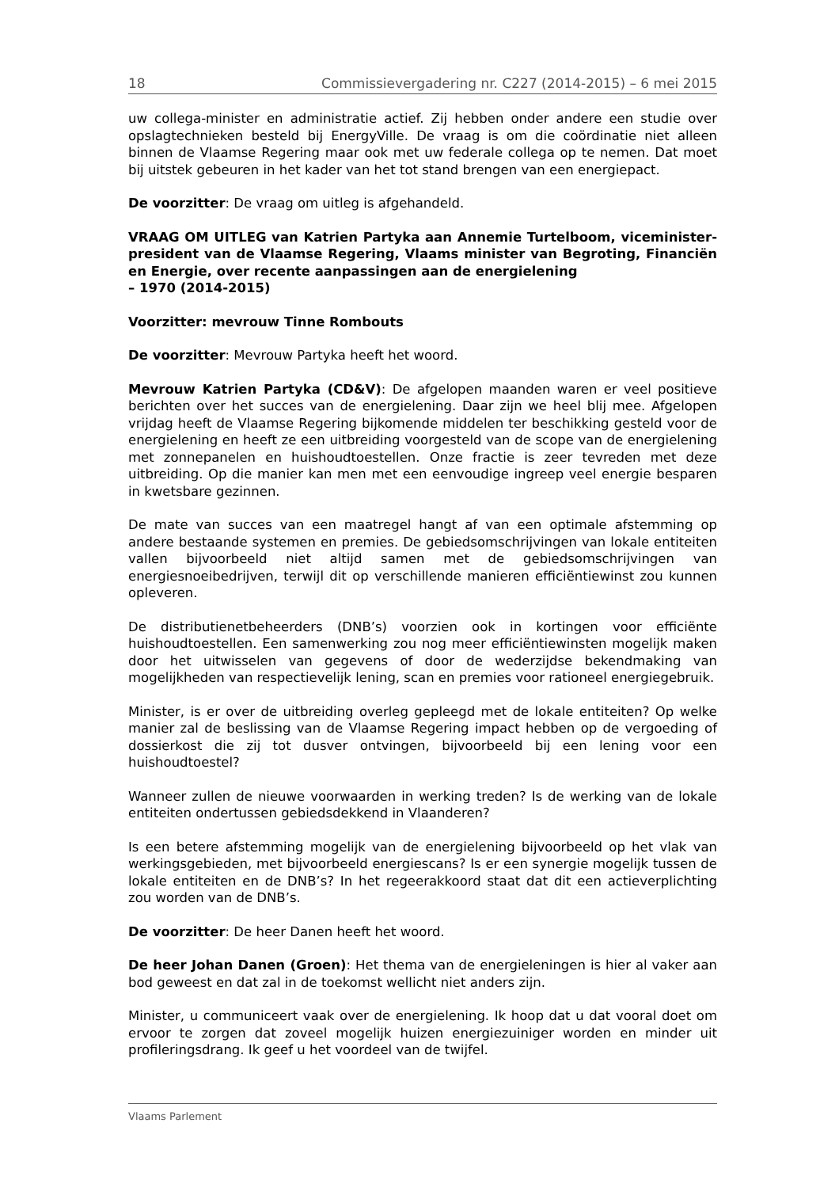18 Commissievergadering nr. C227 (2014-2015) – 6 mei 2015
uw collega-minister en administratie actief. Zij hebben onder andere een studie over opslagtechnieken besteld bij EnergyVille. De vraag is om die coördinatie niet alleen binnen de Vlaamse Regering maar ook met uw federale collega op te nemen. Dat moet bij uitstek gebeuren in het kader van het tot stand brengen van een energiepact.
De voorzitter: De vraag om uitleg is afgehandeld.
VRAAG OM UITLEG van Katrien Partyka aan Annemie Turtelboom, viceminister-president van de Vlaamse Regering, Vlaams minister van Begroting, Financiën en Energie, over recente aanpassingen aan de energielening
– 1970 (2014-2015)
Voorzitter: mevrouw Tinne Rombouts
De voorzitter: Mevrouw Partyka heeft het woord.
Mevrouw Katrien Partyka (CD&V): De afgelopen maanden waren er veel positieve berichten over het succes van de energielening. Daar zijn we heel blij mee. Afgelopen vrijdag heeft de Vlaamse Regering bijkomende middelen ter beschikking gesteld voor de energielening en heeft ze een uitbreiding voorgesteld van de scope van de energielening met zonnepanelen en huishoudtoestellen. Onze fractie is zeer tevreden met deze uitbreiding. Op die manier kan men met een eenvoudige ingreep veel energie besparen in kwetsbare gezinnen.
De mate van succes van een maatregel hangt af van een optimale afstemming op andere bestaande systemen en premies. De gebiedsomschrijvingen van lokale entiteiten vallen bijvoorbeeld niet altijd samen met de gebiedsomschrijvingen van energiesnoeibedrijven, terwijl dit op verschillende manieren efficiëntiewinst zou kunnen opleveren.
De distributienetbeheerders (DNB’s) voorzien ook in kortingen voor efficiënte huishoudtoestellen. Een samenwerking zou nog meer efficiëntiewinsten mogelijk maken door het uitwisselen van gegevens of door de wederzijdse bekendmaking van mogelijkheden van respectievelijk lening, scan en premies voor rationeel energiegebruik.
Minister, is er over de uitbreiding overleg gepleegd met de lokale entiteiten? Op welke manier zal de beslissing van de Vlaamse Regering impact hebben op de vergoeding of dossierkost die zij tot dusver ontvingen, bijvoorbeeld bij een lening voor een huishoudtoestel?
Wanneer zullen de nieuwe voorwaarden in werking treden? Is de werking van de lokale entiteiten ondertussen gebiedsdekkend in Vlaanderen?
Is een betere afstemming mogelijk van de energielening bijvoorbeeld op het vlak van werkingsgebieden, met bijvoorbeeld energiescans? Is er een synergie mogelijk tussen de lokale entiteiten en de DNB’s? In het regeerakkoord staat dat dit een actieverplichting zou worden van de DNB’s.
De voorzitter: De heer Danen heeft het woord.
De heer Johan Danen (Groen): Het thema van de energieleningen is hier al vaker aan bod geweest en dat zal in de toekomst wellicht niet anders zijn.
Minister, u communiceert vaak over de energielening. Ik hoop dat u dat vooral doet om ervoor te zorgen dat zoveel mogelijk huizen energiezuiniger worden en minder uit profileringsdrang. Ik geef u het voordeel van de twijfel.
Vlaams Parlement